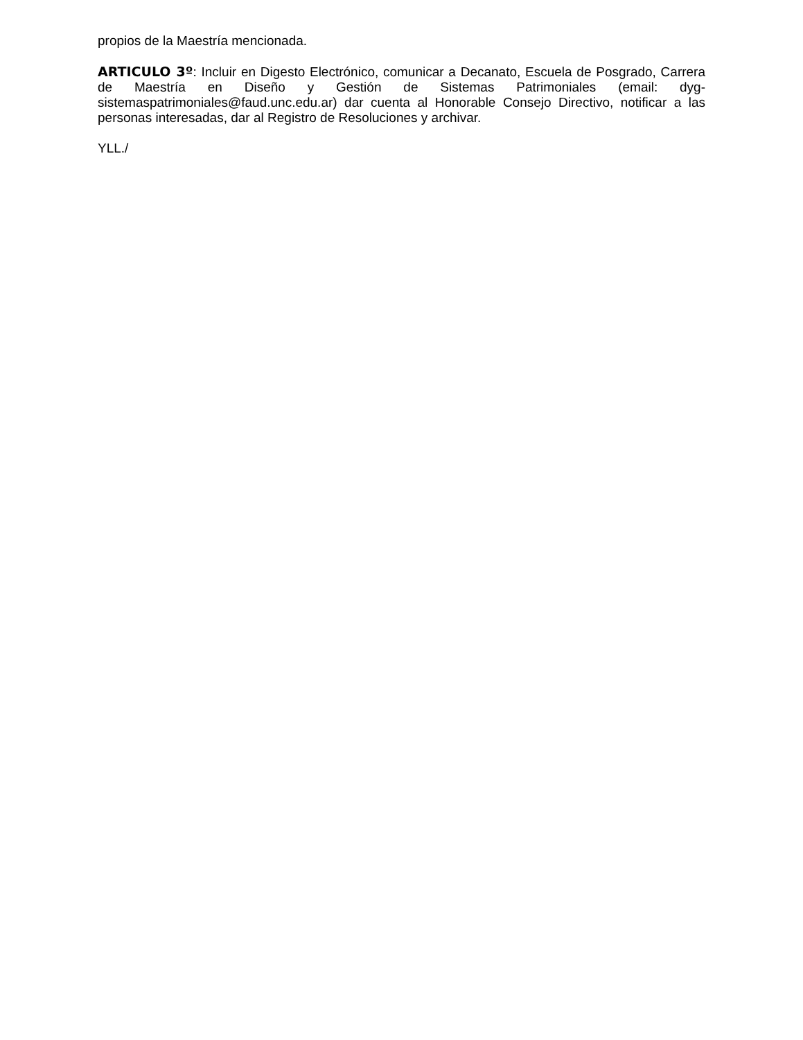propios de la Maestría mencionada.
ARTICULO 3º: Incluir en Digesto Electrónico, comunicar a Decanato, Escuela de Posgrado, Carrera de Maestría en Diseño y Gestión de Sistemas Patrimoniales (email: dyg-sistemaspatrimoniales@faud.unc.edu.ar) dar cuenta al Honorable Consejo Directivo, notificar a las personas interesadas, dar al Registro de Resoluciones y archivar.
YLL./